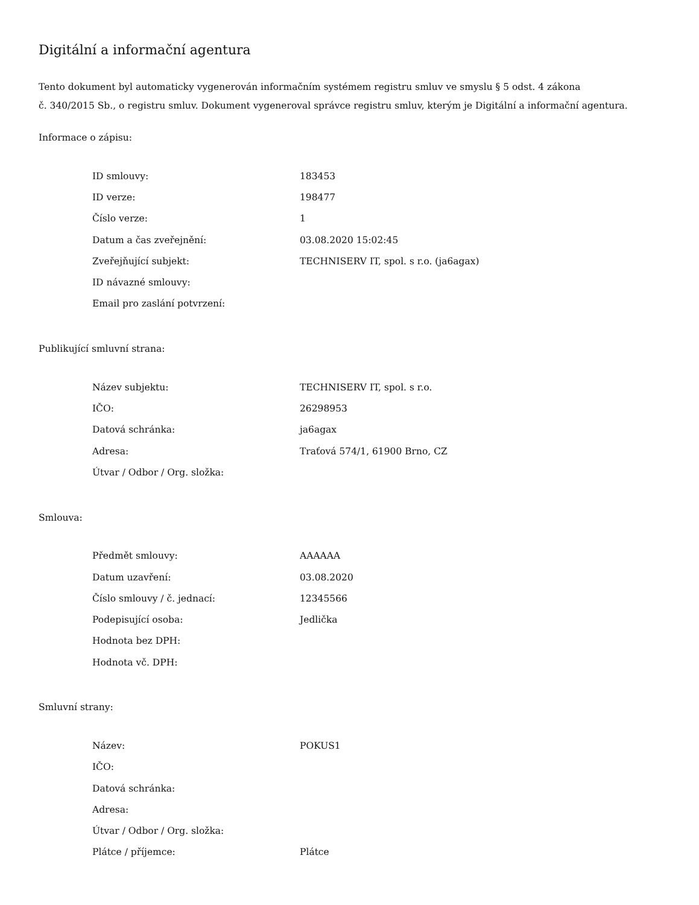Digitální a informační agentura
Tento dokument byl automaticky vygenerován informačním systémem registru smluv ve smyslu § 5 odst. 4 zákona
č. 340/2015 Sb., o registru smluv. Dokument vygeneroval správce registru smluv, kterým je Digitální a informační agentura.
Informace o zápisu:
| ID smlouvy: | 183453 |
| ID verze: | 198477 |
| Číslo verze: | 1 |
| Datum a čas zveřejnění: | 03.08.2020 15:02:45 |
| Zveřejňující subjekt: | TECHNISERV IT, spol. s r.o. (ja6agax) |
| ID návazné smlouvy: | |
| Email pro zaslání potvrzení: | |
Publikující smluvní strana:
| Název subjektu: | TECHNISERV IT, spol. s r.o. |
| IČO: | 26298953 |
| Datová schránka: | ja6agax |
| Adresa: | Traťová 574/1, 61900 Brno, CZ |
| Útvar / Odbor / Org. složka: | |
Smlouva:
| Předmět smlouvy: | AAAAAA |
| Datum uzavření: | 03.08.2020 |
| Číslo smlouvy / č. jednací: | 12345566 |
| Podepisující osoba: | Jedlička |
| Hodnota bez DPH: | |
| Hodnota vč. DPH: | |
Smluvní strany:
| Název: | POKUS1 |
| IČO: | |
| Datová schránka: | |
| Adresa: | |
| Útvar / Odbor / Org. složka: | |
| Plátce / příjemce: | Plátce |